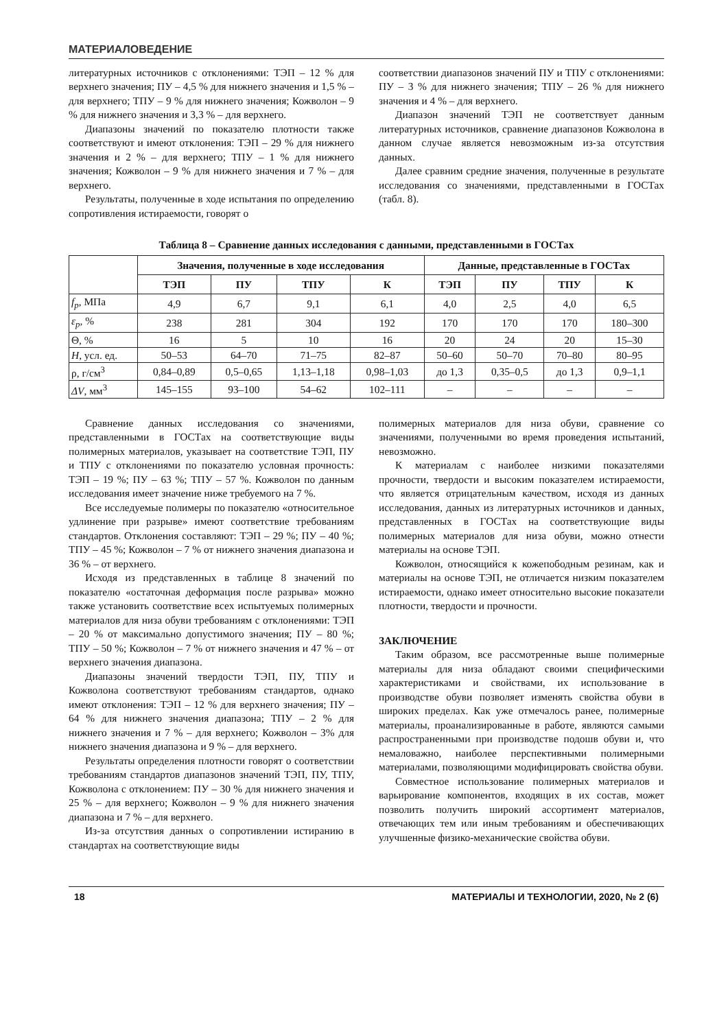МАТЕРИАЛОВЕДЕНИЕ
литературных источников с отклонениями: ТЭП – 12 % для верхнего значения; ПУ – 4,5 % для нижнего значения и 1,5 % – для верхнего; ТПУ – 9 % для нижнего значения; Кожволон – 9 % для нижнего значения и 3,3 % – для верхнего.
Диапазоны значений по показателю плотности также соответствуют и имеют отклонения: ТЭП – 29 % для нижнего значения и 2 % – для верхнего; ТПУ – 1 % для нижнего значения; Кожволон – 9 % для нижнего значения и 7 % – для верхнего.
Результаты, полученные в ходе испытания по определению сопротивления истираемости, говорят о
соответствии диапазонов значений ПУ и ТПУ с отклонениями: ПУ – 3 % для нижнего значения; ТПУ – 26 % для нижнего значения и 4 % – для верхнего.
Диапазон значений ТЭП не соответствует данным литературных источников, сравнение диапазонов Кожволона в данном случае является невозможным из-за отсутствия данных.
Далее сравним средние значения, полученные в результате исследования со значениями, представленными в ГОСТах (табл. 8).
Таблица 8 – Сравнение данных исследования с данными, представленными в ГОСТах
| | Значения, полученные в ходе исследования | | | | Данные, представленные в ГОСТах | | | |
| --- | --- | --- | --- | --- | --- | --- | --- | --- |
| | ТЭП | ПУ | ТПУ | К | ТЭП | ПУ | ТПУ | К |
| f<sub>p</sub> , МПа | 4,9 | 6,7 | 9,1 | 6,1 | 4,0 | 2,5 | 4,0 | 6,5 |
| ε<sub>p</sub> , % | 238 | 281 | 304 | 192 | 170 | 170 | 170 | 180–300 |
| Θ, % | 16 | 5 | 10 | 16 | 20 | 24 | 20 | 15–30 |
| H , усл. ед. | 50–53 | 64–70 | 71–75 | 82–87 | 50–60 | 50–70 | 70–80 | 80–95 |
| ρ, г/см<sup>3</sup> | 0,84–0,89 | 0,5–0,65 | 1,13–1,18 | 0,98–1,03 | до 1,3 | 0,35–0,5 | до 1,3 | 0,9–1,1 |
| ΔV , мм<sup>3</sup> | 145–155 | 93–100 | 54–62 | 102–111 | – | – | – | – |
Сравнение данных исследования со значениями, представленными в ГОСТах на соответствующие виды полимерных материалов, указывает на соответствие ТЭП, ПУ и ТПУ с отклонениями по показателю условная прочность: ТЭП – 19 %; ПУ – 63 %; ТПУ – 57 %. Кожволон по данным исследования имеет значение ниже требуемого на 7 %.
Все исследуемые полимеры по показателю «относительное удлинение при разрыве» имеют соответствие требованиям стандартов. Отклонения составляют: ТЭП – 29 %; ПУ – 40 %; ТПУ – 45 %; Кожволон – 7 % от нижнего значения диапазона и 36 % – от верхнего.
Исходя из представленных в таблице 8 значений по показателю «остаточная деформация после разрыва» можно также установить соответствие всех испытуемых полимерных материалов для низа обуви требованиям с отклонениями: ТЭП – 20 % от максимально допустимого значения; ПУ – 80 %; ТПУ – 50 %; Кожволон – 7 % от нижнего значения и 47 % – от верхнего значения диапазона.
Диапазоны значений твердости ТЭП, ПУ, ТПУ и Кожволона соответствуют требованиям стандартов, однако имеют отклонения: ТЭП – 12 % для верхнего значения; ПУ – 64 % для нижнего значения диапазона; ТПУ – 2 % для нижнего значения и 7 % – для верхнего; Кожволон – 3% для нижнего значения диапазона и 9 % – для верхнего.
Результаты определения плотности говорят о соответствии требованиям стандартов диапазонов значений ТЭП, ПУ, ТПУ, Кожволона с отклонением: ПУ – 30 % для нижнего значения и 25 % – для верхнего; Кожволон – 9 % для нижнего значения диапазона и 7 % – для верхнего.
Из-за отсутствия данных о сопротивлении истиранию в стандартах на соответствующие виды
полимерных материалов для низа обуви, сравнение со значениями, полученными во время проведения испытаний, невозможно.
К материалам с наиболее низкими показателями прочности, твердости и высоким показателем истираемости, что является отрицательным качеством, исходя из данных исследования, данных из литературных источников и данных, представленных в ГОСТах на соответствующие виды полимерных материалов для низа обуви, можно отнести материалы на основе ТЭП.
Кожволон, относящийся к кожепободным резинам, как и материалы на основе ТЭП, не отличается низким показателем истираемости, однако имеет относительно высокие показатели плотности, твердости и прочности.
ЗАКЛЮЧЕНИЕ
Таким образом, все рассмотренные выше полимерные материалы для низа обладают своими специфическими характеристиками и свойствами, их использование в производстве обуви позволяет изменять свойства обуви в широких пределах. Как уже отмечалось ранее, полимерные материалы, проанализированные в работе, являются самыми распространенными при производстве подошв обуви и, что немаловажно, наиболее перспективными полимерными материалами, позволяющими модифицировать свойства обуви.
Совместное использование полимерных материалов и варьирование компонентов, входящих в их состав, может позволить получить широкий ассортимент материалов, отвечающих тем или иным требованиям и обеспечивающих улучшенные физико-механические свойства обуви.
18 МАТЕРИАЛЫ И ТЕХНОЛОГИИ, 2020, № 2 (6)